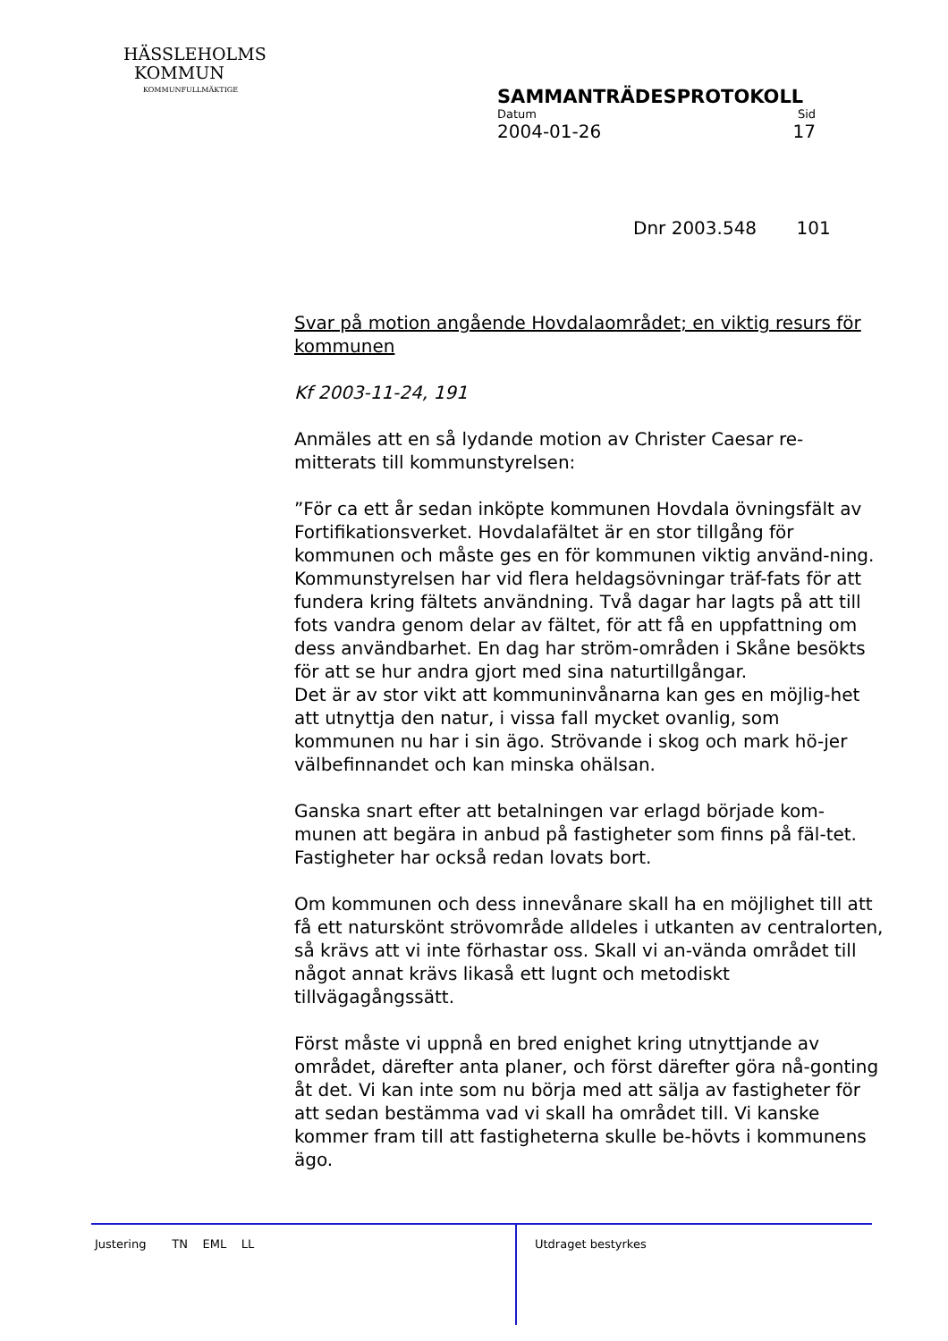HÄSSLEHOLMS
KOMMUN
KOMMUNFULLMÄKTIGE
SAMMANTRÄDESPROTOKOLL
Datum Sid
2004-01-26 17
Dnr 2003.548 101
Svar på motion angående Hovdalaområdet; en viktig resurs för kommunen
Kf 2003-11-24, 191
Anmäles att en så lydande motion av Christer Caesar re-mitterats till kommunstyrelsen:
”För ca ett år sedan inköpte kommunen Hovdala övningsfält av Fortifikationsverket. Hovdalafältet är en stor tillgång för kommunen och måste ges en för kommunen viktig använd-ning. Kommunstyrelsen har vid flera heldagsövningar träf-fats för att fundera kring fältets användning. Två dagar har lagts på att till fots vandra genom delar av fältet, för att få en uppfattning om dess användbarhet. En dag har ström-områden i Skåne besökts för att se hur andra gjort med sina naturtillgångar.
Det är av stor vikt att kommuninvånarna kan ges en möjlig-het att utnyttja den natur, i vissa fall mycket ovanlig, som kommunen nu har i sin ägo. Strövande i skog och mark hö-jer välbefinnandet och kan minska ohälsan.
Ganska snart efter att betalningen var erlagd började kom-munen att begära in anbud på fastigheter som finns på fäl-tet. Fastigheter har också redan lovats bort.
Om kommunen och dess innevånare skall ha en möjlighet till att få ett naturskönt strövområde alldeles i utkanten av centralorten, så krävs att vi inte förhastar oss. Skall vi an-vända området till något annat krävs likaså ett lugnt och metodiskt tillvägagångssätt.
Först måste vi uppnå en bred enighet kring utnyttjande av området, därefter anta planer, och först därefter göra nå-gonting åt det. Vi kan inte som nu börja med att sälja av fastigheter för att sedan bestämma vad vi skall ha området till. Vi kanske kommer fram till att fastigheterna skulle be-hövts i kommunens ägo.
Justering TN EML LL Utdraget bestyrkes